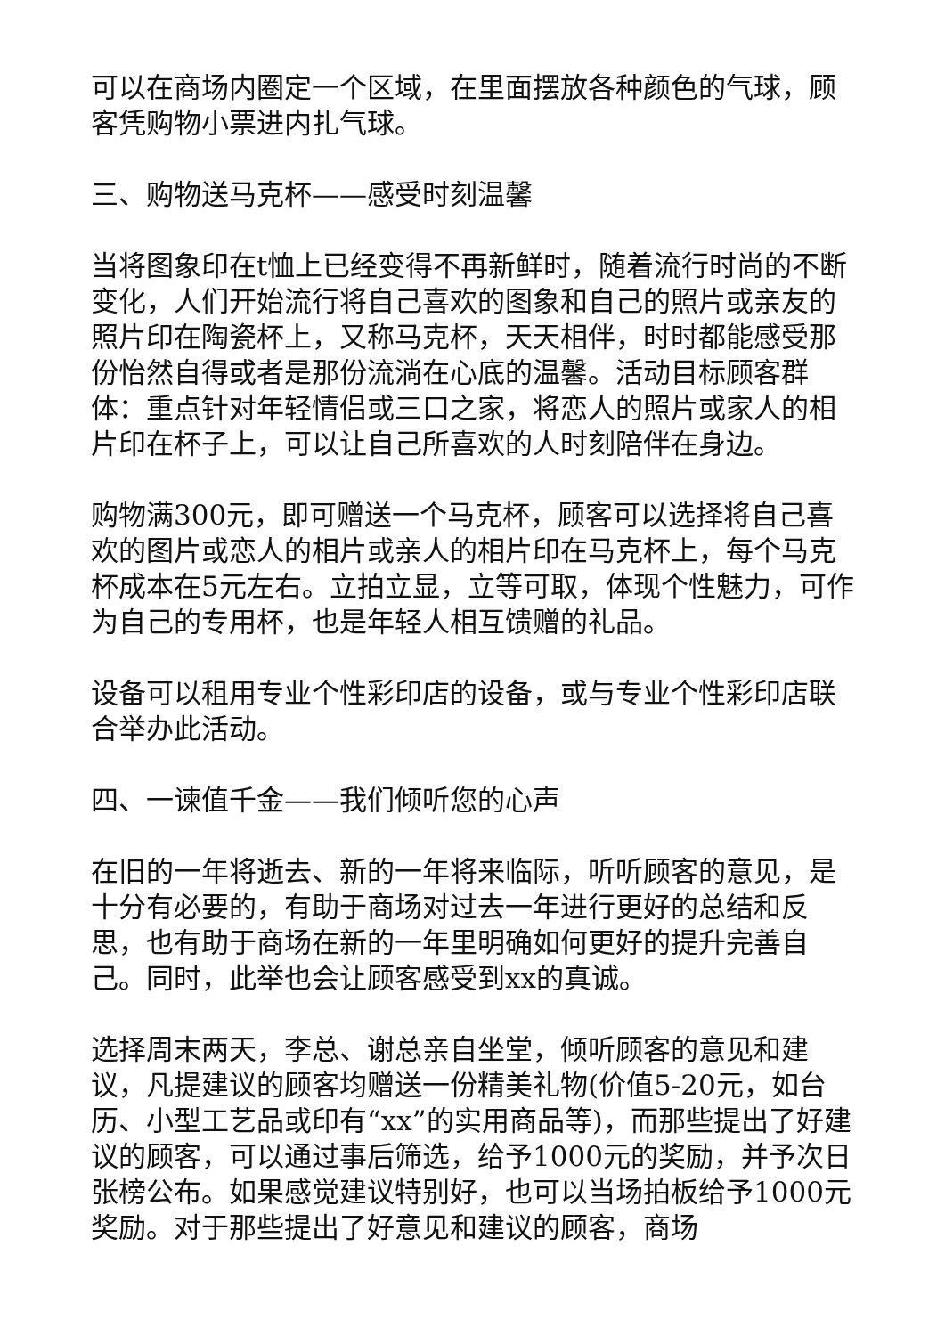可以在商场内圈定一个区域，在里面摆放各种颜色的气球，顾客凭购物小票进内扎气球。
三、购物送马克杯——感受时刻温馨
当将图象印在t恤上已经变得不再新鲜时，随着流行时尚的不断变化，人们开始流行将自己喜欢的图象和自己的照片或亲友的照片印在陶瓷杯上，又称马克杯，天天相伴，时时都能感受那份怡然自得或者是那份流淌在心底的温馨。活动目标顾客群体：重点针对年轻情侣或三口之家，将恋人的照片或家人的相片印在杯子上，可以让自己所喜欢的人时刻陪伴在身边。
购物满300元，即可赠送一个马克杯，顾客可以选择将自己喜欢的图片或恋人的相片或亲人的相片印在马克杯上，每个马克杯成本在5元左右。立拍立显，立等可取，体现个性魅力，可作为自己的专用杯，也是年轻人相互馈赠的礼品。
设备可以租用专业个性彩印店的设备，或与专业个性彩印店联合举办此活动。
四、一谏值千金——我们倾听您的心声
在旧的一年将逝去、新的一年将来临际，听听顾客的意见，是十分有必要的，有助于商场对过去一年进行更好的总结和反思，也有助于商场在新的一年里明确如何更好的提升完善自己。同时，此举也会让顾客感受到xx的真诚。
选择周末两天，李总、谢总亲自坐堂，倾听顾客的意见和建议，凡提建议的顾客均赠送一份精美礼物(价值5-20元，如台历、小型工艺品或印有“xx”的实用商品等)，而那些提出了好建议的顾客，可以通过事后筛选，给予1000元的奖励，并予次日张榜公布。如果感觉建议特别好，也可以当场拍板给予1000元奖励。对于那些提出了好意见和建议的顾客，商场